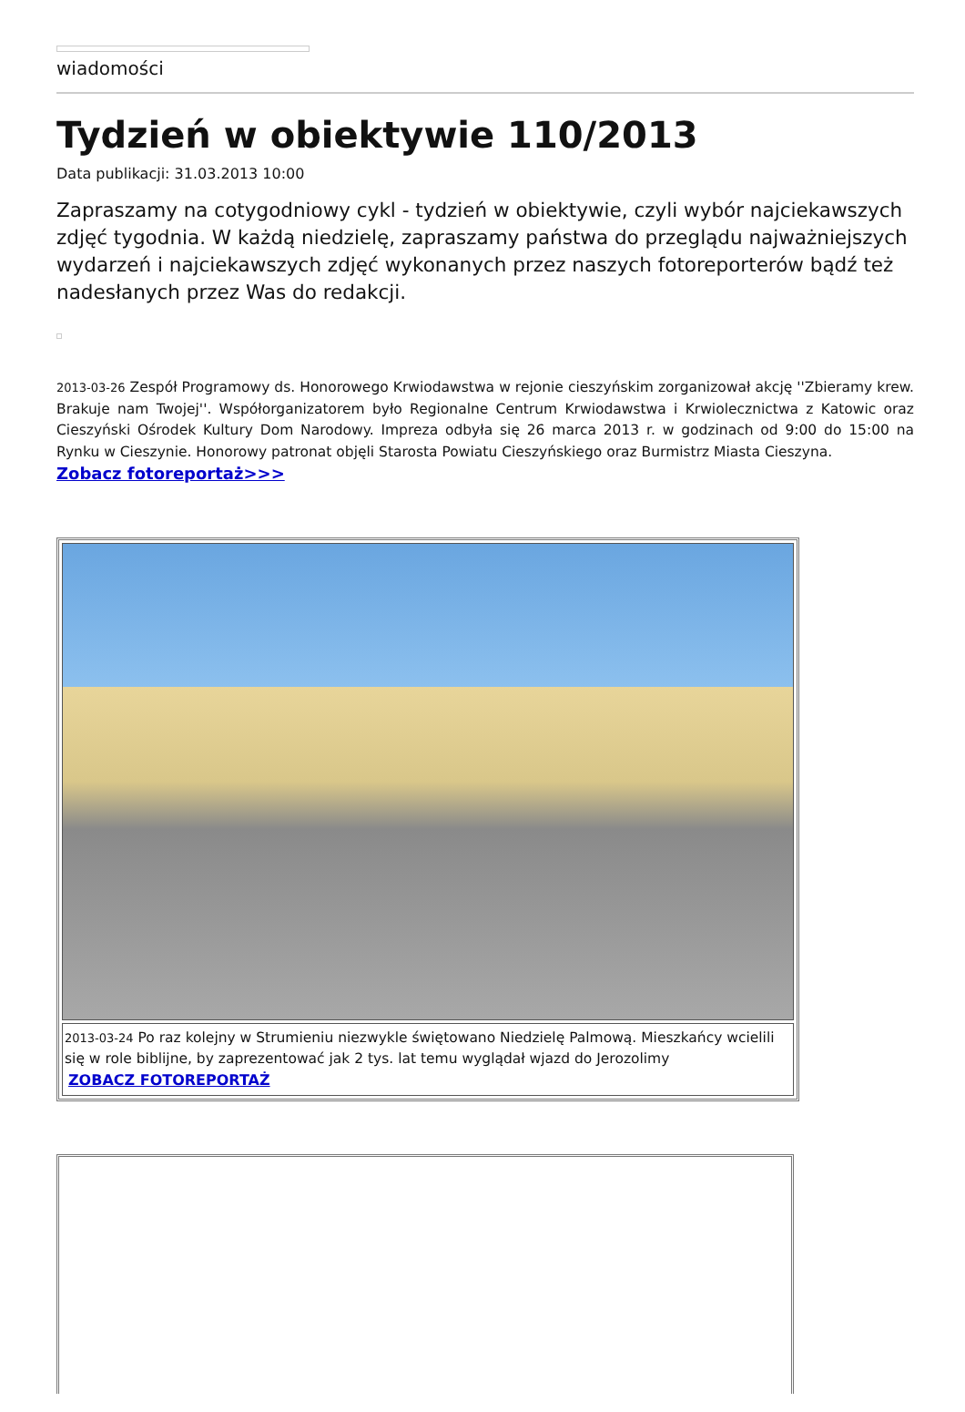wiadomości
Tydzień w obiektywie 110/2013
Data publikacji: 31.03.2013 10:00
Zapraszamy na cotygodniowy cykl - tydzień w obiektywie, czyli wybór najciekawszych zdjęć tygodnia. W każdą niedzielę, zapraszamy państwa do przeglądu najważniejszych wydarzeń i najciekawszych zdjęć wykonanych przez naszych fotoreporterów bądź też nadesłanych przez Was do redakcji.
2013-03-26 Zespół Programowy ds. Honorowego Krwiodawstwa w rejonie cieszyńskim zorganizował akcję ''Zbieramy krew. Brakuje nam Twojej''. Współorganizatorem było Regionalne Centrum Krwiodawstwa i Krwiolecznictwa z Katowic oraz Cieszyński Ośrodek Kultury Dom Narodowy. Impreza odbyła się 26 marca 2013 r. w godzinach od 9:00 do 15:00 na Rynku w Cieszynie. Honorowy patronat objęli Starosta Powiatu Cieszyńskiego oraz Burmistrz Miasta Cieszyna.
Zobacz fotoreportaż>>>
2013-03-24 Po raz kolejny w Strumieniu niezwykle świętowano Niedzielę Palmową. Mieszkańcy wcielili się w role biblijne, by zaprezentować jak 2 tys. lat temu wyglądał wjazd do Jerozolimy
ZOBACZ FOTOREPORTAŻ